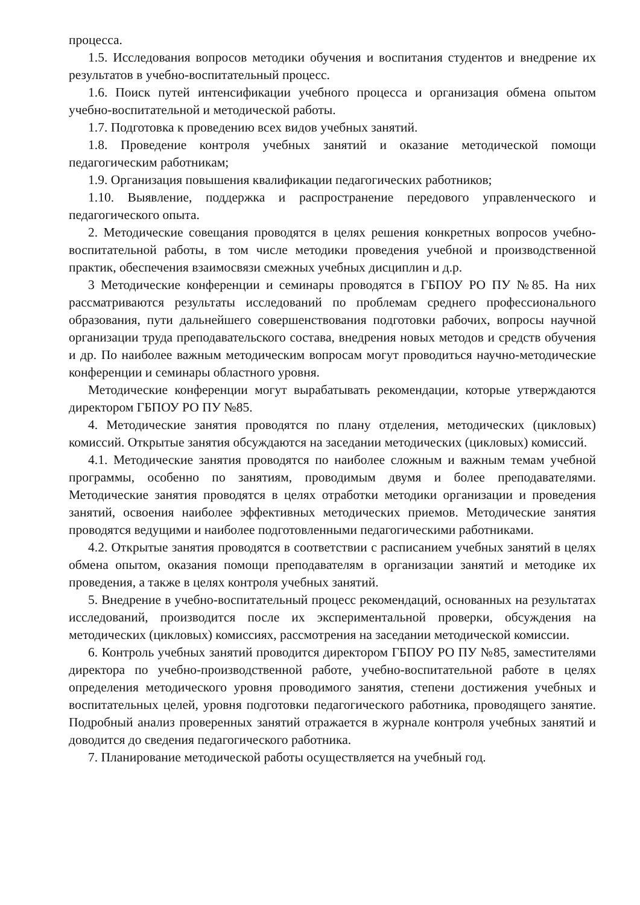процесса.
1.5. Исследования вопросов методики обучения и воспитания студентов и внедрение их результатов в учебно-воспитательный процесс.
1.6. Поиск путей интенсификации учебного процесса и организация обмена опытом учебно-воспитательной и методической работы.
1.7. Подготовка к проведению всех видов учебных занятий.
1.8. Проведение контроля учебных занятий и оказание методической помощи педагогическим работникам;
1.9. Организация повышения квалификации педагогических работников;
1.10. Выявление, поддержка и распространение передового управленческого и педагогического опыта.
2. Методические совещания проводятся в целях решения конкретных вопросов учебно-воспитательной работы, в том числе методики проведения учебной и производственной практик, обеспечения взаимосвязи смежных учебных дисциплин и д.р.
3 Методические конференции и семинары проводятся в ГБПОУ РО ПУ №85. На них рассматриваются результаты исследований по проблемам среднего профессионального образования, пути дальнейшего совершенствования подготовки рабочих, вопросы научной организации труда преподавательского состава, внедрения новых методов и средств обучения и др. По наиболее важным методическим вопросам могут проводиться научно-методические конференции и семинары областного уровня.
Методические конференции могут вырабатывать рекомендации, которые утверждаются директором ГБПОУ РО ПУ №85.
4. Методические занятия проводятся по плану отделения, методических (цикловых) комиссий. Открытые занятия обсуждаются на заседании методических (цикловых) комиссий.
4.1. Методические занятия проводятся по наиболее сложным и важным темам учебной программы, особенно по занятиям, проводимым двумя и более преподавателями. Методические занятия проводятся в целях отработки методики организации и проведения занятий, освоения наиболее эффективных методических приемов. Методические занятия проводятся ведущими и наиболее подготовленными педагогическими работниками.
4.2. Открытые занятия проводятся в соответствии с расписанием учебных занятий в целях обмена опытом, оказания помощи преподавателям в организации занятий и методике их проведения, а также в целях контроля учебных занятий.
5. Внедрение в учебно-воспитательный процесс рекомендаций, основанных на результатах исследований, производится после их экспериментальной проверки, обсуждения на методических (цикловых) комиссиях, рассмотрения на заседании методической комиссии.
6. Контроль учебных занятий проводится директором ГБПОУ РО ПУ №85, заместителями директора по учебно-производственной работе, учебно-воспитательной работе в целях определения методического уровня проводимого занятия, степени достижения учебных и воспитательных целей, уровня подготовки педагогического работника, проводящего занятие. Подробный анализ проверенных занятий отражается в журнале контроля учебных занятий и доводится до сведения педагогического работника.
7. Планирование методической работы осуществляется на учебный год.